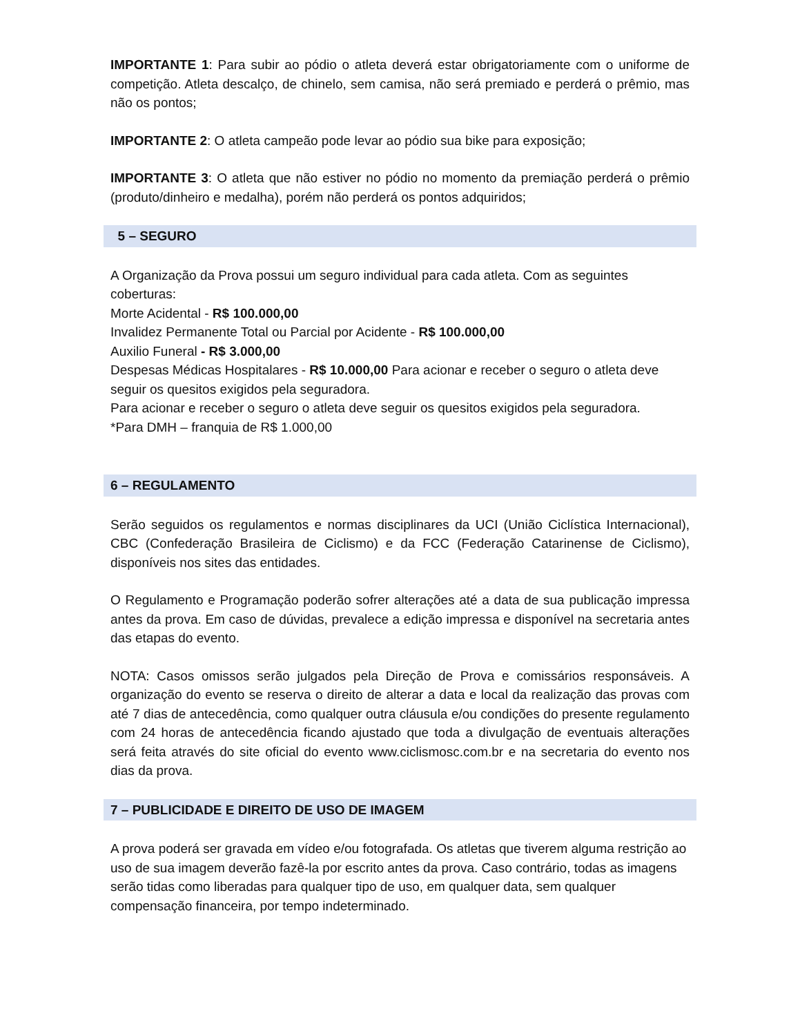IMPORTANTE 1: Para subir ao pódio o atleta deverá estar obrigatoriamente com o uniforme de competição. Atleta descalço, de chinelo, sem camisa, não será premiado e perderá o prêmio, mas não os pontos;
IMPORTANTE 2: O atleta campeão pode levar ao pódio sua bike para exposição;
IMPORTANTE 3: O atleta que não estiver no pódio no momento da premiação perderá o prêmio (produto/dinheiro e medalha), porém não perderá os pontos adquiridos;
5 – SEGURO
A Organização da Prova possui um seguro individual para cada atleta. Com as seguintes coberturas:
Morte Acidental - R$ 100.000,00
Invalidez Permanente Total ou Parcial por Acidente - R$ 100.000,00
Auxilio Funeral - R$ 3.000,00
Despesas Médicas Hospitalares - R$ 10.000,00 Para acionar e receber o seguro o atleta deve seguir os quesitos exigidos pela seguradora.
Para acionar e receber o seguro o atleta deve seguir os quesitos exigidos pela seguradora.
*Para DMH – franquia de R$ 1.000,00
6 – REGULAMENTO
Serão seguidos os regulamentos e normas disciplinares da UCI (União Ciclística Internacional), CBC (Confederação Brasileira de Ciclismo) e da FCC (Federação Catarinense de Ciclismo), disponíveis nos sites das entidades.
O Regulamento e Programação poderão sofrer alterações até a data de sua publicação impressa antes da prova. Em caso de dúvidas, prevalece a edição impressa e disponível na secretaria antes das etapas do evento.
NOTA: Casos omissos serão julgados pela Direção de Prova e comissários responsáveis. A organização do evento se reserva o direito de alterar a data e local da realização das provas com até 7 dias de antecedência, como qualquer outra cláusula e/ou condições do presente regulamento com 24 horas de antecedência ficando ajustado que toda a divulgação de eventuais alterações será feita através do site oficial do evento www.ciclismosc.com.br e na secretaria do evento nos dias da prova.
7 – PUBLICIDADE E DIREITO DE USO DE IMAGEM
A prova poderá ser gravada em vídeo e/ou fotografada. Os atletas que tiverem alguma restrição ao uso de sua imagem deverão fazê-la por escrito antes da prova. Caso contrário, todas as imagens serão tidas como liberadas para qualquer tipo de uso, em qualquer data, sem qualquer compensação financeira, por tempo indeterminado.